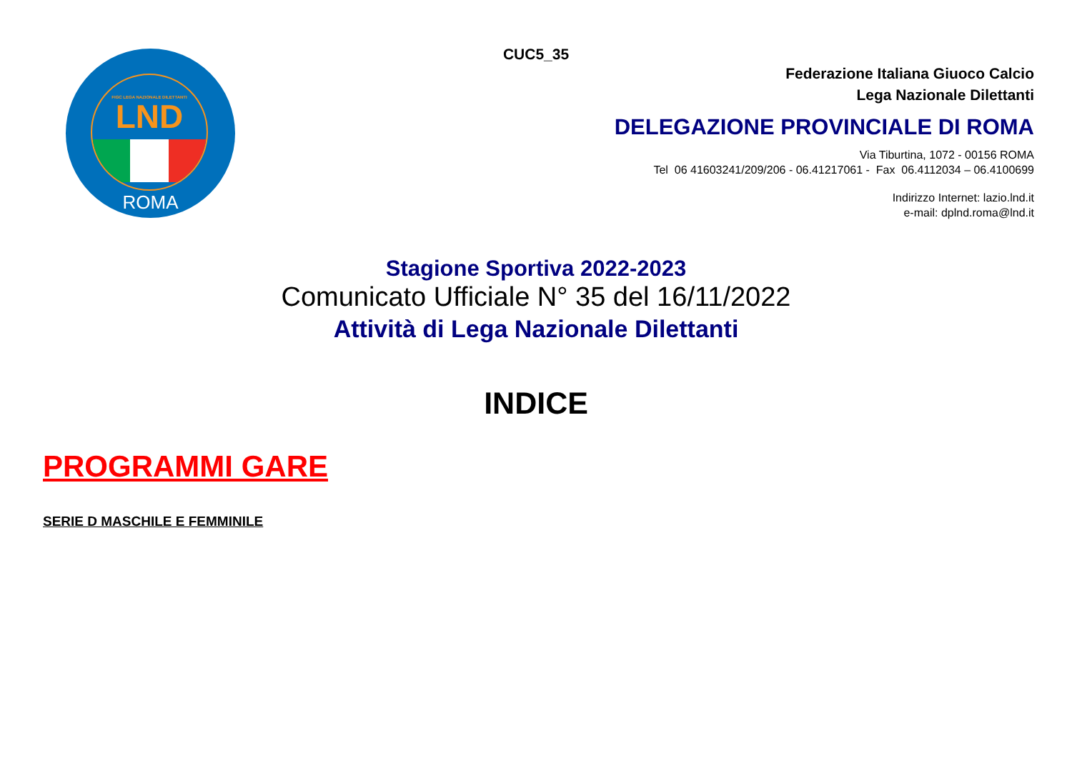FIGC LEGA NAZIONALE DILETTANTI
LND
ROMA
CUC5_35
Federazione Italiana Giuoco Calcio
Lega Nazionale Dilettanti
DELEGAZIONE PROVINCIALE DI ROMA
Via Tiburtina, 1072 - 00156 ROMA
Tel 06 41603241/209/206 - 06.41217061 - Fax 06.4112034 – 06.4100699
Indirizzo Internet: lazio.lnd.it
e-mail: dplnd.roma@lnd.it
Stagione Sportiva 2022-2023
Comunicato Ufficiale N° 35 del 16/11/2022
Attività di Lega Nazionale Dilettanti
INDICE
PROGRAMMI GARE
SERIE D MASCHILE E FEMMINILE